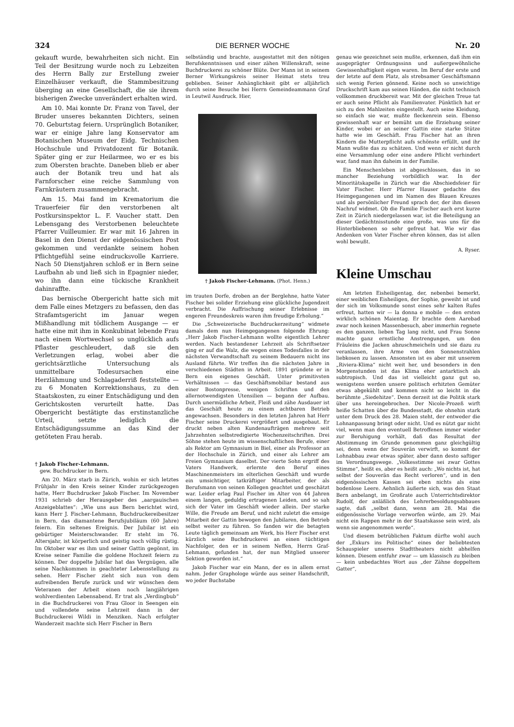324 DIE BERNER WOCHE Nr. 20
gekauft wurde, bewahrheiten sich nicht. Ein Teil der Besitzung wurde noch zu Lebzeiten des Herrn Bally zur Erstellung zweier Einzelhäuser verkauft, die Stammbesitzung überging an eine Gesellschaft, die sie ihrem bisherigen Zwecke unverändert erhalten wird.
Am 10. Mai konnte Dr. Franz von Tavel, der Bruder unseres bekannten Dichters, seinen 70. Geburtstag feiern. Ursprünglich Botaniker, war er einige Jahre lang Konservator am Botanischen Museum der Eidg. Technischen Hochschule und Privatdozent für Botanik. Später ging er zur Heilarmee, wo er es bis zum Obersten brachte. Daneben blieb er aber auch der Botanik treu und hat als Farnforscher eine reiche Sammlung von Farnkräutern zusammengebracht.
Am 15. Mai fand im Krematorium die Trauerfeier für den verstorbenen alt Postkursinspektor L. F. Vaucher statt. Den Lebensgang des Verstorbenen beleuchtete Pfarrer Vuilleumier. Er war mit 16 Jahren in Basel in den Dienst der eidgenössischen Post gekommen und verdankte seinem hohen Pflichtgefühl seine eindrucksvolle Karriere. Nach 50 Dienstjahren schloß er in Bern seine Laufbahn ab und ließ sich in Epagnier nieder, wo ihn dann eine tückische Krankheit dahinraffte.
Das bernische Obergericht hatte sich mit dem Falle eines Metzgers zu befassen, den das Strafamtsgericht im Januar wegen Mißhandlung mit tödlichem Ausgange — er hatte eine mit ihm in Konkubinat lebende Frau nach einem Wortwechsel so unglücklich aufs Pflaster geschleudert, daß sie den Verletzungen erlag, wobei aber die gerichtsärztliche Untersuchung als unmittelbare Todesursachen eine Herzlähmung und Schlagaderriß feststellte — zu 6 Monaten Korrektionshaus, zu den Staatskosten, zu einer Entschädigung und den Gerichtskosten verurteilt hatte. Das Obergericht bestätigte das erstinstanzliche Urteil, setzte lediglich die Entschädigungssumme an das Kind der getöteten Frau herab.
† Jakob Fischer-Lehmann.
gew. Buchdrucker in Bern.
Am 20. März starb in Zürich, wohin er sich letztes Frühjahr in den Kreis seiner Kinder zurückgezogen hatte, Herr Buchdrucker Jakob Fischer. Im November 1931 schrieb der Herausgeber des „aargauischen Anzeigeblattes“: „Wie uns aus Bern berichtet wird, kann Herr J. Fischer-Lehmann, Buchdruckereibesitzer in Bern, das diamantene Berufsjubiläum (60 Jahre) feiern. Ein seltenes Ereignis. Der Jubilar ist ein gebürtiger Meisterschwander. Er steht im 76. Altersjahr, ist körperlich und geistig noch völlig rüstig. Im Oktober war es ihm und seiner Gattin gegönnt, im Kreise seiner Familie die goldene Hochzeit feiern zu können. Der doppelte Jubilar hat das Vergnügen, alle seine Nachkommen in geachteter Lebensstellung zu sehen. Herr Fischer zieht sich nun von dem aufreibenden Berufe zurück und wir wünschen dem Veteranen der Arbeit einen noch langjährigen wohlverdienten Lebensabend. Er trat als „Verdingbub“ in die Buchdruckerei von Frau Gloor in Seengen ein und vollendete seine Lehrzeit dann in der Buchdruckerei Wildi in Menziken. Nach erfolgter Wanderzeit machte sich Herr Fischer in Bern
selbständig und brachte, ausgestattet mit den nötigen Berufskenntnissen und einer zähen Willenskraft, seine Buchdruckerei zu schöner Blüte. Der Mann ist in seinem Berner Wirkungskreis seiner Heimat stets treu geblieben. Seiner Anhänglichkeit gibt er alljährlich durch seine Besuche bei Herrn Gemeindeammann Graf in Leutwil Ausdruck. Hier,
† Jakob Fischer-Lehmann. (Phot. Henn.)
im trauten Dorfe, droben an der Berglehne, hatte Vater Fischer bei solider Erziehung eine glückliche Jugendzeit verbracht. Die Auffrischung seiner Erlebnisse im engeren Freundeskreis waren ihm freudige Erholung.“
Die „Schweizerische Buchdruckerzeitung“ widmete damals dem nun Heimgegangenen folgende Ehrung: „Herr Jakob Fischer-Lehmann wollte eigentlich Lehrer werden. Nach bestandener Lehrzeit als Schriftsetzer ging er auf die Walz, die wegen eines Todesfalles in der nächsten Verwandtschaft zu seinem Bedauern nicht ins Ausland führte. Wir treffen ihn die nächsten Jahre in verschiedenen Städten in Arbeit. 1891 gründete er in Bern ein eigenes Geschäft. Unter primitivsten Verhältnissen — das Geschäftsmobiliar bestand aus einer Bostonpresse, wenigen Schriften und den allernotwendigsten Utensilien — begann der Aufbau. Durch unermüdliche Arbeit, Fleiß und zähe Ausdauer ist das Geschäft heute zu einem achtbaren Betrieb angewachsen. Besonders in den letzten Jahren hat Herr Fischer seine Druckerei vergrößert und ausgebaut. Er druckt neben alten Kundenaufträgen mehrere seit Jahrzehnten selbstredigierte Wochenzeitschriften. Drei Söhne stehen heute im wissenschaftlichen Berufe, einer als Rektor am Gymnasium in Biel, einer als Professor an der Hochschule in Zürich, und einer als Lehrer am Freien Gymnasium daselbst. Der vierte Sohn ergriff des Vaters Handwerk, erlernte den Beruf eines Maschinenmeisters im elterlichen Geschäft und wurde ein umsichtiger, tatkräftiger Mitarbeiter, der als Berufsmann von seinen Kollegen geachtet und geschätzt war. Leider erlag Paul Fischer im Alter von 44 Jahren einem langen, geduldig ertragenen Leiden, und so sah sich der Vater im Geschäft wieder allein. Der starke Wille, die Freude am Beruf, und nicht zuletzt die emsige Mitarbeit der Gattin bewogen den Jubilaren, den Betrieb selbst weiter zu führen. So fanden wir die betagten Leute täglich gemeinsam am Werk, bis Herr Fischer erst kürzlich seine Buchdruckerei an einen tüchtigen Nachfolger, den er in seinem Neffen, Herrn Graf-Lehmann, gefunden hat, der nun Mitglied unserer Sektion geworden ist.“
Jakob Fischer war ein Mann, der es in allem ernst nahm. Jeder Graphologe würde aus seiner Handschrift, wo jeder Buchstabe
genau wie gezeichnet sein mußte, erkennen, daß ihm ein ausgeprägter Ordnungssinn und außergewöhnliche Gewissenhaftigkeit eigen waren. Im Beruf der erste und der letzte auf dem Platz, als strebsamer Geschäftsmann sich wenig Ferien gönnend. Keine noch so unwichtige Druckschrift kam aus seinen Händen, die nicht technisch vollkommen druckbereit war. Mit der gleichen Treue tat er auch seine Pflicht als Familienvater. Pünktlich hat er sich zu den Mahlzeiten eingestellt. Auch seine Kleidung, so einfach sie war, mußte fleckenrein sein. Ebenso gewissenhaft war er bemüht um die Erziehung seiner Kinder, wobei er an seiner Gattin eine starke Stütze hatte wie im Geschäft. Frau Fischer hat an ihren Kindern die Mutterpflicht aufs schönste erfüllt, und ihr Mann wußte das zu schätzen. Und wenn er nicht durch eine Versammlung oder eine andere Pflicht verhindert war, fand man ihn daheim in der Familie.
Ein Menschenleben ist abgeschlossen, das in so mancher Beziehung vorbildlich war. In der Minoritätskapelle in Zürich war die Abschiedsfeier für Vater Fischer. Herr Pfarrer Hauser gedachte des Heimgegangenen und im Namen des Blauen Kreuzes und als persönlicher Freund sprach der, der ihm diesen Nachruf widmet. Ob die Familie Fischer auch erst kurze Zeit in Zürich niedergelassen war, ist die Beteiligung an dieser Gedächtnisstunde eine große, was uns für die Hinterbliebenen so sehr gefreut hat. Wie wir das Andenken von Vater Fischer ehren können, das ist allen wohl bewußt.
A. Ryser.
Kleine Umschau
Am letzten Eisheiligentag, der, nebenbei bemerkt, einer weiblichen Eisheiligen, der Sophie, geweiht ist und der sich im Volksmunde sonst eines sehr kalten Rufes erfreut, hatten wir — la donna e mobile — den ersten wirklich schönen Maientag. Er brachte dem Aarebad zwar noch keinen Massenbesuch, aber immerhin regnete es den ganzen, lieben Tag lang nicht, und Frau Sonne machte ganz ernstliche Anstrengungen, um den Fräuleins die Jacken abzuschmeicheln und sie dazu zu veranlassen, ihre Arme von den Sonnenstrahlen liebkosen zu lassen. Ansonsten ist es aber mit unserem „Riviera-Klima“ nicht weit her, und besonders in den Morgenstunden ist das Klima eher antarktisch als subtropisch. Und das ist vielleicht ganz gut so, wenigstens werden unsere politisch erhitzten Gemüter etwas abgekühlt und kommen nicht so leicht in die berühmte „Siedehitze“. Denn derzeit ist die Politik stark über uns hereingebrochen. Der Nicole-Prozeß wirft heiße Schatten über die Bundesstadt, die ohnehin stark unter dem Druck des 28. Maien steht, der entweder die Lohnanpassung bringt oder nicht. Und es nützt gar nicht viel, wenn man den eventuell Betroffenen immer wieder zur Beruhigung vorhält, daß das Resultat der Abstimmung im Grunde genommen ganz gleichgültig sei, denn wenn der Souverän verwirft, so kommt der Lohnabbau zwar etwas später, aber dann desto saftiger im Verordnungswege. „Volkesstimme sei zwar Gottes Stimme“, heißt es, aber es heißt auch: „Wo nichts ist, hat selbst der Souverän das Recht verloren“, und in den eidgenössischen Kassen sei eben nichts als eine bodenlose Leere. Aehnlich äußerte sich, was den Staat Bern anbelangt, im Großrate auch Unterrichtsdirektor Rudolf, der anläßlich des Lehrerbesoldungsabbaues sagte, daß „selbst dann, wenn am 28. Mai die eidgenössische Vorlage verworfen würde, am 29. Mai nicht ein Rappen mehr in der Staatskasse sein wird, als wenn sie angenommen werde“.
Und diesem betrüblichen Faktum dürfte wohl auch der „Exkurs ins Politische“ eines der beliebtesten Schauspieler unseres Stadttheaters nicht abhelfen können. Diesem entfuhr zwar — um klassisch zu bleiben — kein unbedachtes Wort aus „der Zähne doppeltem Gatter“,